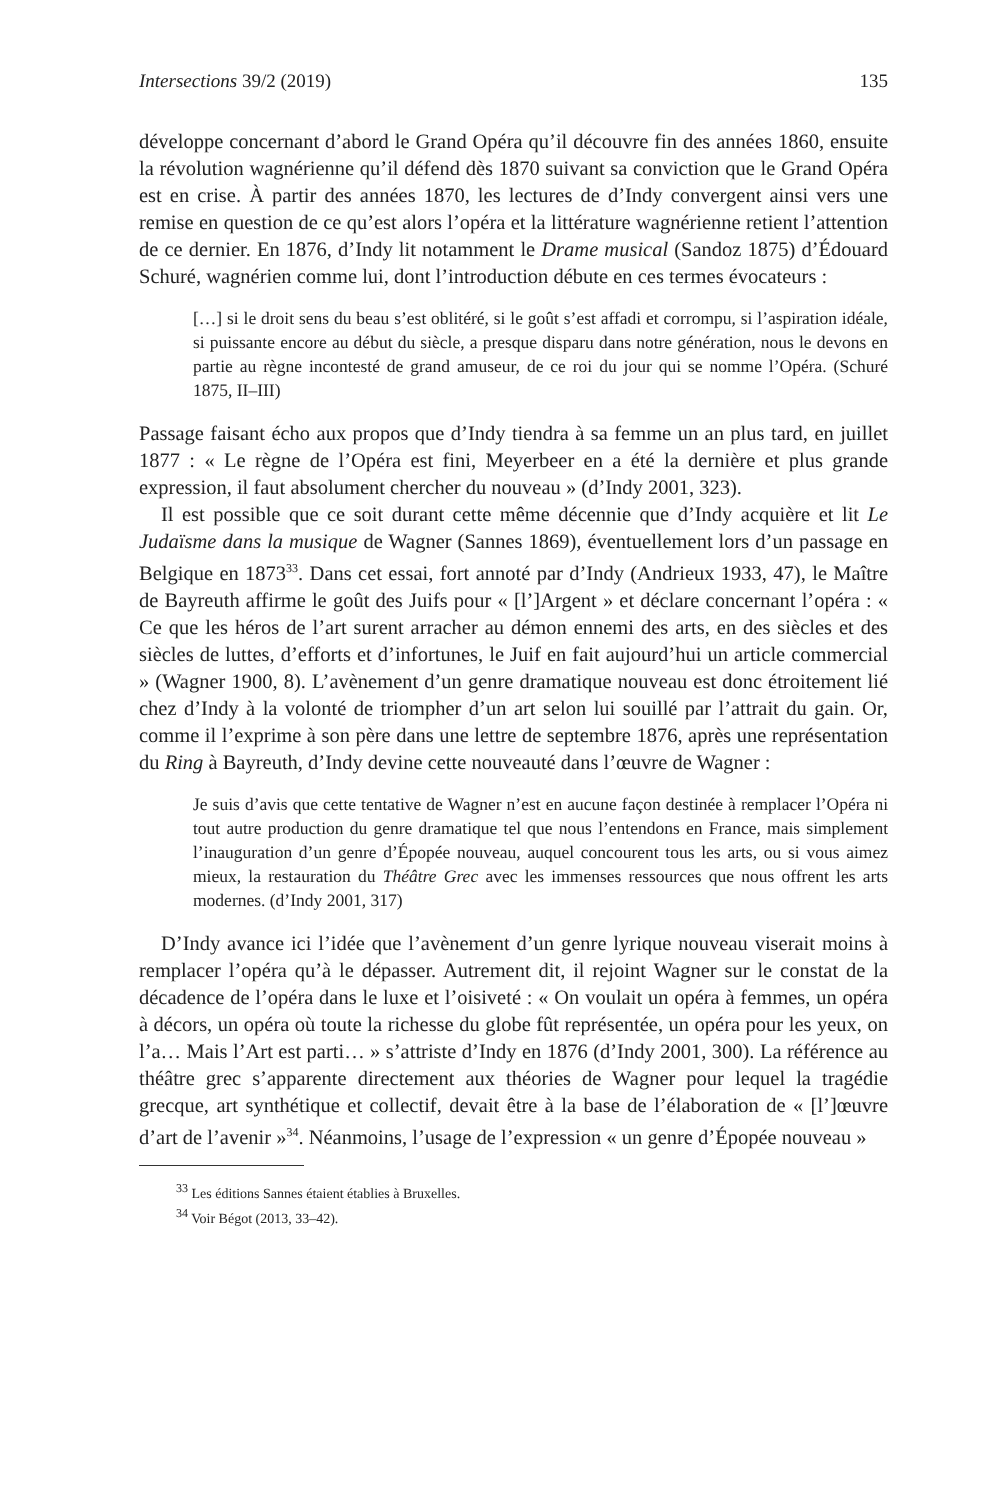Intersections 39/2 (2019) 135
développe concernant d’abord le Grand Opéra qu’il découvre fin des années 1860, ensuite la révolution wagnérienne qu’il défend dès 1870 suivant sa conviction que le Grand Opéra est en crise. À partir des années 1870, les lectures de d’Indy convergent ainsi vers une remise en question de ce qu’est alors l’opéra et la littérature wagnérienne retient l’attention de ce dernier. En 1876, d’Indy lit notamment le Drame musical (Sandoz 1875) d’Édouard Schuré, wagnérien comme lui, dont l’introduction débute en ces termes évocateurs :
[…] si le droit sens du beau s’est oblitéré, si le goût s’est affadi et corrompu, si l’aspiration idéale, si puissante encore au début du siècle, a presque disparu dans notre génération, nous le devons en partie au règne incontesté de grand amuseur, de ce roi du jour qui se nomme l’Opéra. (Schuré 1875, II–III)
Passage faisant écho aux propos que d’Indy tiendra à sa femme un an plus tard, en juillet 1877 : « Le règne de l’Opéra est fini, Meyerbeer en a été la dernière et plus grande expression, il faut absolument chercher du nouveau » (d’Indy 2001, 323).
Il est possible que ce soit durant cette même décennie que d’Indy acquière et lit Le Judaïsme dans la musique de Wagner (Sannes 1869), éventuellement lors d’un passage en Belgique en 1873<sup>33</sup>. Dans cet essai, fort annoté par d’Indy (Andrieux 1933, 47), le Maître de Bayreuth affirme le goût des Juifs pour « [l’]Argent » et déclare concernant l’opéra : « Ce que les héros de l’art surent arracher au démon ennemi des arts, en des siècles et des siècles de luttes, d’efforts et d’infortunes, le Juif en fait aujourd’hui un article commercial » (Wagner 1900, 8). L’avènement d’un genre dramatique nouveau est donc étroitement lié chez d’Indy à la volonté de triompher d’un art selon lui souillé par l’attrait du gain. Or, comme il l’exprime à son père dans une lettre de septembre 1876, après une représentation du Ring à Bayreuth, d’Indy devine cette nouveauté dans l’œuvre de Wagner :
Je suis d’avis que cette tentative de Wagner n’est en aucune façon destinée à remplacer l’Opéra ni tout autre production du genre dramatique tel que nous l’entendons en France, mais simplement l’inauguration d’un genre d’Épopée nouveau, auquel concourent tous les arts, ou si vous aimez mieux, la restauration du Théâtre Grec avec les immenses ressources que nous offrent les arts modernes. (d’Indy 2001, 317)
D’Indy avance ici l’idée que l’avènement d’un genre lyrique nouveau viserait moins à remplacer l’opéra qu’à le dépasser. Autrement dit, il rejoint Wagner sur le constat de la décadence de l’opéra dans le luxe et l’oisiveté : « On voulait un opéra à femmes, un opéra à décors, un opéra où toute la richesse du globe fût représentée, un opéra pour les yeux, on l’a… Mais l’Art est parti… » s’attriste d’Indy en 1876 (d’Indy 2001, 300). La référence au théâtre grec s’apparente directement aux théories de Wagner pour lequel la tragédie grecque, art synthétique et collectif, devait être à la base de l’élaboration de « [l’]œuvre d’art de l’avenir »<sup>34</sup>. Néanmoins, l’usage de l’expression « un genre d’Épopée nouveau »
<sup>33</sup> Les éditions Sannes étaient établies à Bruxelles.
<sup>34</sup> Voir Bégot (2013, 33–42).